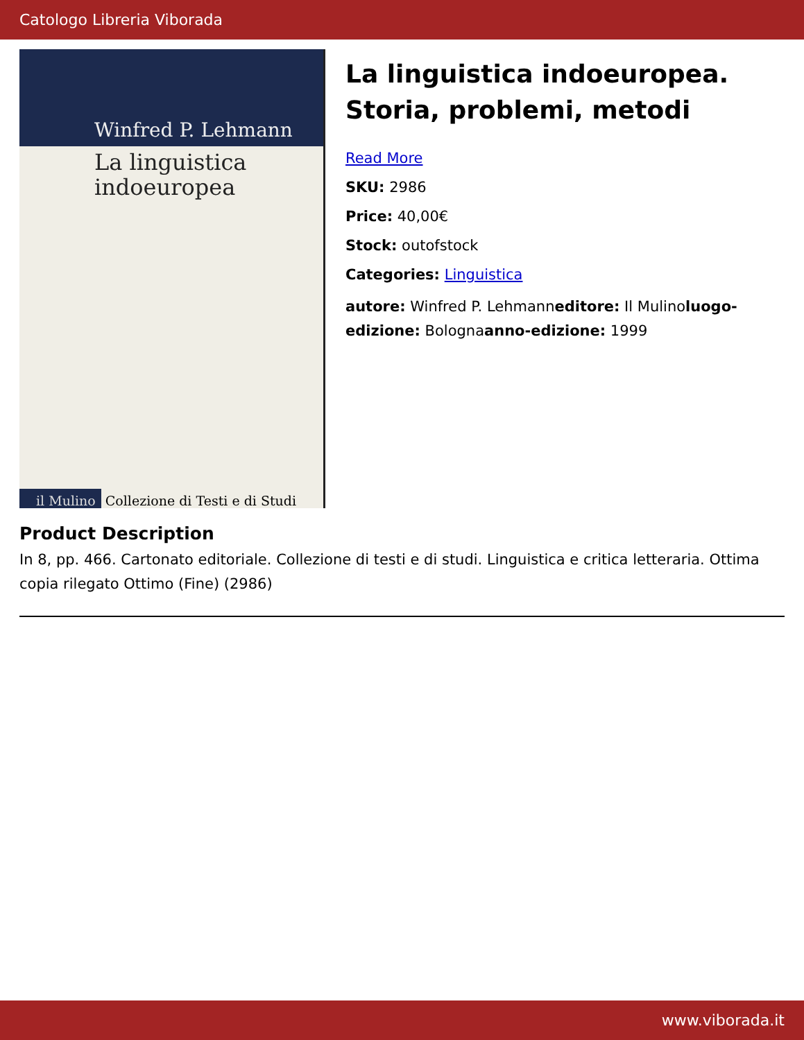Catologo Libreria Viborada
Winfred P. Lehmann
La linguistica
indoeuropea
il Mulino Collezione di Testi e di Studi
La linguistica indoeuropea. Storia, problemi, metodi
Read More
SKU: 2986
Price: 40,00€
Stock: outofstock
Categories: Linguistica
autore: Winfred P. Lehmanneditore: Il Mulinoluogo-edizione: Bolognaanno-edizione: 1999
Product Description
In 8, pp. 466. Cartonato editoriale. Collezione di testi e di studi. Linguistica e critica letteraria. Ottima copia rilegato Ottimo (Fine) (2986)
www.viborada.it